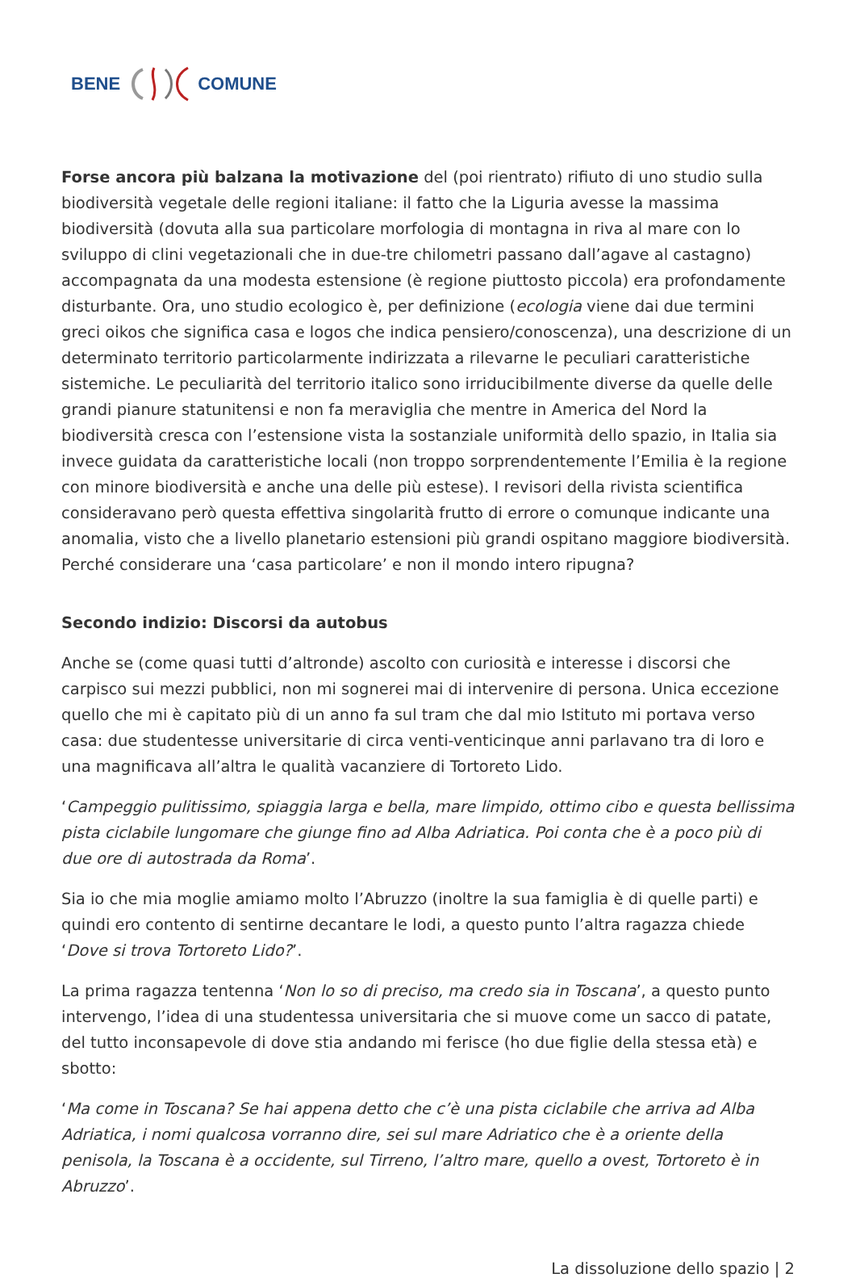BENE COMUNE
Forse ancora più balzana la motivazione del (poi rientrato) rifiuto di uno studio sulla biodiversità vegetale delle regioni italiane: il fatto che la Liguria avesse la massima biodiversità (dovuta alla sua particolare morfologia di montagna in riva al mare con lo sviluppo di clini vegetazionali che in due-tre chilometri passano dall’agave al castagno) accompagnata da una modesta estensione (è regione piuttosto piccola) era profondamente disturbante. Ora, uno studio ecologico è, per definizione (ecologia viene dai due termini greci oikos che significa casa e logos che indica pensiero/conoscenza), una descrizione di un determinato territorio particolarmente indirizzata a rilevarne le peculiari caratteristiche sistemiche. Le peculiarità del territorio italico sono irriducibilmente diverse da quelle delle grandi pianure statunitensi e non fa meraviglia che mentre in America del Nord la biodiversità cresca con l’estensione vista la sostanziale uniformità dello spazio, in Italia sia invece guidata da caratteristiche locali (non troppo sorprendentemente l’Emilia è la regione con minore biodiversità e anche una delle più estese). I revisori della rivista scientifica consideravano però questa effettiva singolarità frutto di errore o comunque indicante una anomalia, visto che a livello planetario estensioni più grandi ospitano maggiore biodiversità. Perché considerare una ‘casa particolare’ e non il mondo intero ripugna?
Secondo indizio: Discorsi da autobus
Anche se (come quasi tutti d’altronde) ascolto con curiosità e interesse i discorsi che carpisco sui mezzi pubblici, non mi sognerei mai di intervenire di persona. Unica eccezione quello che mi è capitato più di un anno fa sul tram che dal mio Istituto mi portava verso casa: due studentesse universitarie di circa venti-venticinque anni parlavano tra di loro e una magnificava all’altra le qualità vacanziere di Tortoreto Lido.
‘Campeggio pulitissimo, spiaggia larga e bella, mare limpido, ottimo cibo e questa bellissima pista ciclabile lungomare che giunge fino ad Alba Adriatica. Poi conta che è a poco più di due ore di autostrada da Roma’.
Sia io che mia moglie amiamo molto l’Abruzzo (inoltre la sua famiglia è di quelle parti) e quindi ero contento di sentirne decantare le lodi, a questo punto l’altra ragazza chiede ‘Dove si trova Tortoreto Lido?’.
La prima ragazza tentenna ‘Non lo so di preciso, ma credo sia in Toscana’, a questo punto intervengo, l’idea di una studentessa universitaria che si muove come un sacco di patate, del tutto inconsapevole di dove stia andando mi ferisce (ho due figlie della stessa età) e sbotto:
‘Ma come in Toscana? Se hai appena detto che c’è una pista ciclabile che arriva ad Alba Adriatica, i nomi qualcosa vorranno dire, sei sul mare Adriatico che è a oriente della penisola, la Toscana è a occidente, sul Tirreno, l’altro mare, quello a ovest, Tortoreto è in Abruzzo’.
La dissoluzione dello spazio | 2